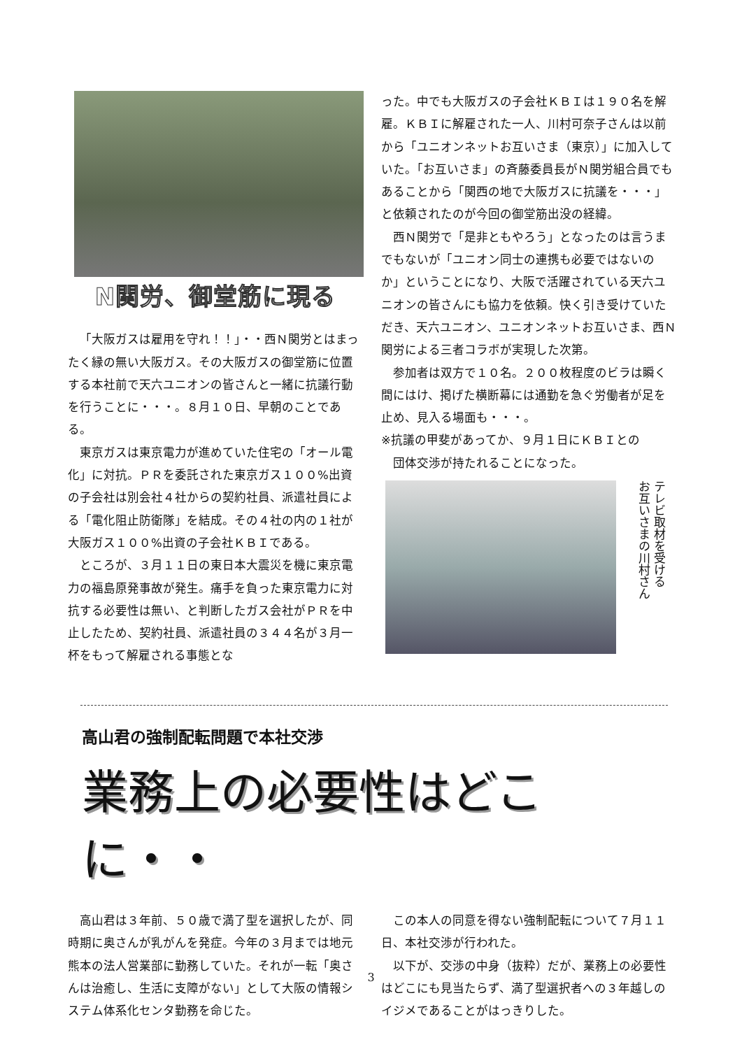N関労、御堂筋に現る
「大阪ガスは雇用を守れ！！」・・西Ｎ関労とはまったく縁の無い大阪ガス。その大阪ガスの御堂筋に位置する本社前で天六ユニオンの皆さんと一緒に抗議行動を行うことに・・・。８月１０日、早朝のことである。
東京ガスは東京電力が進めていた住宅の「オール電化」に対抗。ＰＲを委託された東京ガス１００%出資の子会社は別会社４社からの契約社員、派遣社員による「電化阻止防衛隊」を結成。その４社の内の１社が大阪ガス１００%出資の子会社ＫＢＩである。
ところが、３月１１日の東日本大震災を機に東京電力の福島原発事故が発生。痛手を負った東京電力に対抗する必要性は無い、と判断したガス会社がＰＲを中止したため、契約社員、派遣社員の３４４名が３月一杯をもって解雇される事態とな
った。中でも大阪ガスの子会社ＫＢＩは１９０名を解雇。ＫＢＩに解雇された一人、川村可奈子さんは以前から「ユニオンネットお互いさま（東京）」に加入していた。「お互いさま」の斉藤委員長がＮ関労組合員でもあることから「関西の地で大阪ガスに抗議を・・・」と依頼されたのが今回の御堂筋出没の経緯。
西Ｎ関労で「是非ともやろう」となったのは言うまでもないが「ユニオン同士の連携も必要ではないのか」ということになり、大阪で活躍されている天六ユニオンの皆さんにも協力を依頼。快く引き受けていただき、天六ユニオン、ユニオンネットお互いさま、西Ｎ関労による三者コラボが実現した次第。
参加者は双方で１０名。２００枚程度のビラは瞬く間にはけ、掲げた横断幕には通勤を急ぐ労働者が足を止め、見入る場面も・・・。
※抗議の甲斐があってか、９月１日にＫＢＩとの
　団体交渉が持たれることになった。
テレビ取材を受ける
お互いさまの川村さん
高山君の強制配転問題で本社交渉
業務上の必要性はどこに・・
高山君は３年前、５０歳で満了型を選択したが、同時期に奥さんが乳がんを発症。今年の３月までは地元熊本の法人営業部に勤務していた。それが一転「奥さんは治癒し、生活に支障がない」として大阪の情報システム体系化センタ勤務を命じた。
この本人の同意を得ない強制配転について７月１１日、本社交渉が行われた。
以下が、交渉の中身（抜粋）だが、業務上の必要性はどこにも見当たらず、満了型選択者への３年越しのイジメであることがはっきりした。
3